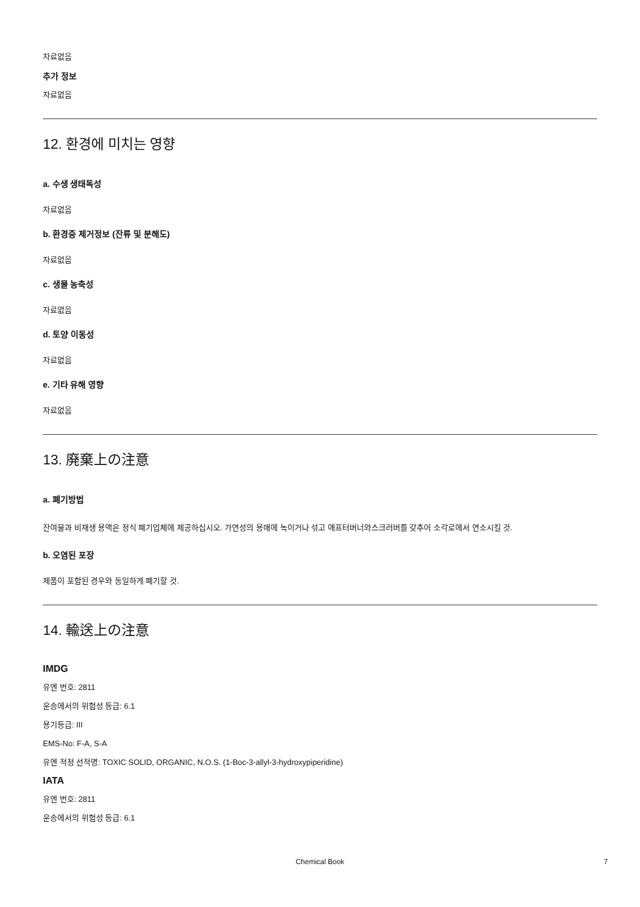자료없음
추가 정보
자료없음
12. 환경에 미치는 영향
a. 수생 생태독성
자료없음
b. 환경중 제거정보 (잔류 및 분해도)
자료없음
c. 생물 농축성
자료없음
d. 토양 이동성
자료없음
e. 기타 유해 영향
자료없음
13. 廃棄上の注意
a. 폐기방법
잔여물과 비재생 용액은 정식 폐기업체에 제공하십시오. 가연성의 용매에 녹이거나 섞고 애프터버너와스크러버를 갖추어 소각로에서 연소시킬 것.
b. 오염된 포장
제품이 포함된 경우와 동일하게 폐기할 것.
14. 輸送上の注意
IMDG
유엔 번호: 2811
운송에서의 위험성 등급: 6.1
용기등급: III
EMS-No: F-A, S-A
유엔 적정 선적명: TOXIC SOLID, ORGANIC, N.O.S. (1-Boc-3-allyl-3-hydroxypiperidine)
IATA
유엔 번호: 2811
운송에서의 위험성 등급: 6.1
Chemical Book 7